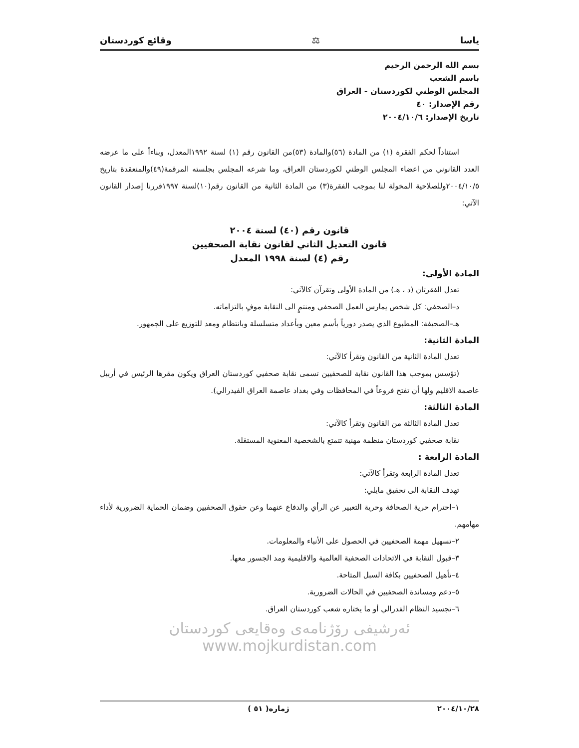ياسا ⚖ وقائع كوردستان
بسم الله الرحمن الرحيم
باسم الشعب
المجلس الوطني لكوردستان - العراق
رقم الإصدار: ٤٠
تاريخ الإصدار: ٢٠٠٤/١٠/٦
استناداً لحكم الفقرة (١) من المادة (٥٦)والمادة (٥٣)من القانون رقم (١) لسنة ١٩٩٢المعدل، وبناءاً على ما عرضه العدد القانوني من اعضاء المجلس الوطني لكوردستان العراق، وما شرعه المجلس بجلسته المرقمة(٤٩)والمنعقدة بتاريخ ٢٠٠٤/١٠/٥وللصلاحية المخولة لنا بموجب الفقرة(٣) من المادة الثانية من القانون رقم(١٠)لسنة ١٩٩٧قررنا إصدار القانون الآتي:
قانون رقم (٤٠) لسنة ٢٠٠٤
قانون التعديل الثاني لقانون نقابة الصحفيين
رقم (٤) لسنة ١٩٩٨ المعدل
المادة الأولى:
تعدل الفقرتان (د ، هـ) من المادة الأولى وتقرآن كالآتي:
د–الصحفي: كل شخص يمارس العمل الصحفي ومنتمٍ الى النقابة موفٍ بالتزاماته.
هـ–الصحيفة: المطبوع الذي يصدر دورياً بأسم معين وبأعداد متسلسلة وبانتظام ومعد للتوزيع على الجمهور.
المادة الثانية:
تعدل المادة الثانية من القانون وتقرأ كالآتي:
(تؤسس بموجب هذا القانون نقابة للصحفيين تسمى نقابة صحفيي كوردستان العراق ويكون مقرها الرئيس في أربيل عاصمة الاقليم ولها أن تفتح فروعاً في المحافظات وفي بغداد عاصمة العراق الفيدرالي).
المادة الثالثة:
تعدل المادة الثالثة من القانون وتقرأ كالآتي:
نقابة صحفيي كوردستان منظمة مهنية تتمتع بالشخصية المعنوية المستقلة.
المادة الرابعة :
تعدل المادة الرابعة وتقرأ كالآتي:
تهدف النقابة الى تحقيق مايلي:
١–احترام حرية الصحافة وحرية التعبير عن الرأي والدفاع عنهما وعن حقوق الصحفيين وضمان الحماية الضرورية لأداء مهامهم.
٢–تسهيل مهمة الصحفيين في الحصول على الأنباء والمعلومات.
٣–قبول النقابة في الاتحادات الصحفية العالمية والاقليمية ومد الجسور معها.
٤–تأهيل الصحفيين بكافة السبل المتاحة.
٥–دعم ومساندة الصحفيين في الحالات الضرورية.
٦–تجسيد النظام الفدرالي أو ما يختاره شعب كوردستان العراق.
ئەرشیفی رۆژنامەی وەقایعی کوردستان www.mojkurdistan.com
٢٠٠٤/١٠/٢٨ ژمارە( ٥١ )